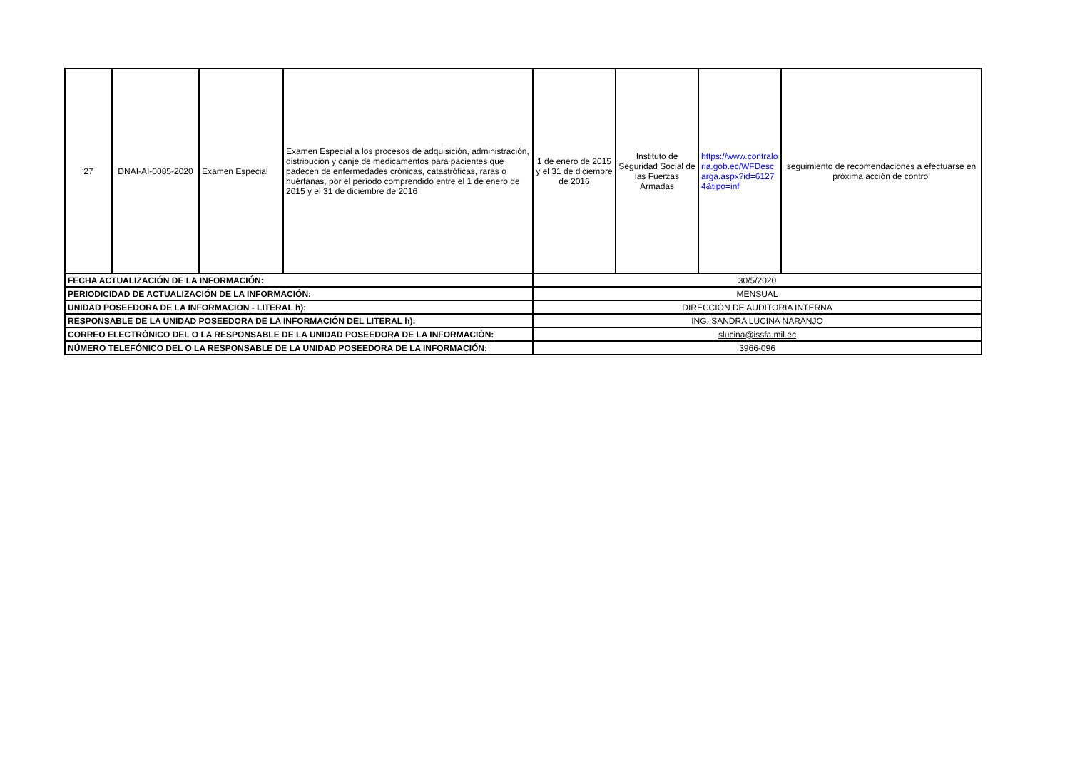| 27 | DNAI-AI-0085-2020 | Examen Especial | Examen Especial a los procesos de adquisición, administración, distribución y canje de medicamentos para pacientes que padecen de enfermedades crónicas, catastróficas, raras o huérfanas, por el período comprendido entre el 1 de enero de 2015 y el 31 de diciembre de 2016 | 1 de enero de 2015 y el 31 de diciembre de 2016 | Instituto de Seguridad Social de las Fuerzas Armadas | https://www.contraloria.gob.ec/WFDescarga.aspx?id=61274&tipo=inf | seguimiento de recomendaciones a efectuarse en próxima acción de control |
| FECHA ACTUALIZACIÓN DE LA INFORMACIÓN: | | | | 30/5/2020 | | | |
| PERIODICIDAD DE ACTUALIZACIÓN DE LA INFORMACIÓN: | | | | MENSUAL | | | |
| UNIDAD POSEEDORA DE LA INFORMACION - LITERAL h): | | | | DIRECCIÓN DE AUDITORIA INTERNA | | | |
| RESPONSABLE DE LA UNIDAD POSEEDORA DE LA INFORMACIÓN DEL LITERAL h): | | | | ING. SANDRA LUCINA NARANJO | | | |
| CORREO ELECTRÓNICO DEL O LA RESPONSABLE DE LA UNIDAD POSEEDORA DE LA INFORMACIÓN: | | | | slucina@issfa.mil.ec | | | |
| NÚMERO TELEFÓNICO DEL O LA RESPONSABLE DE LA UNIDAD POSEEDORA DE LA INFORMACIÓN: | | | | 3966-096 | | | |